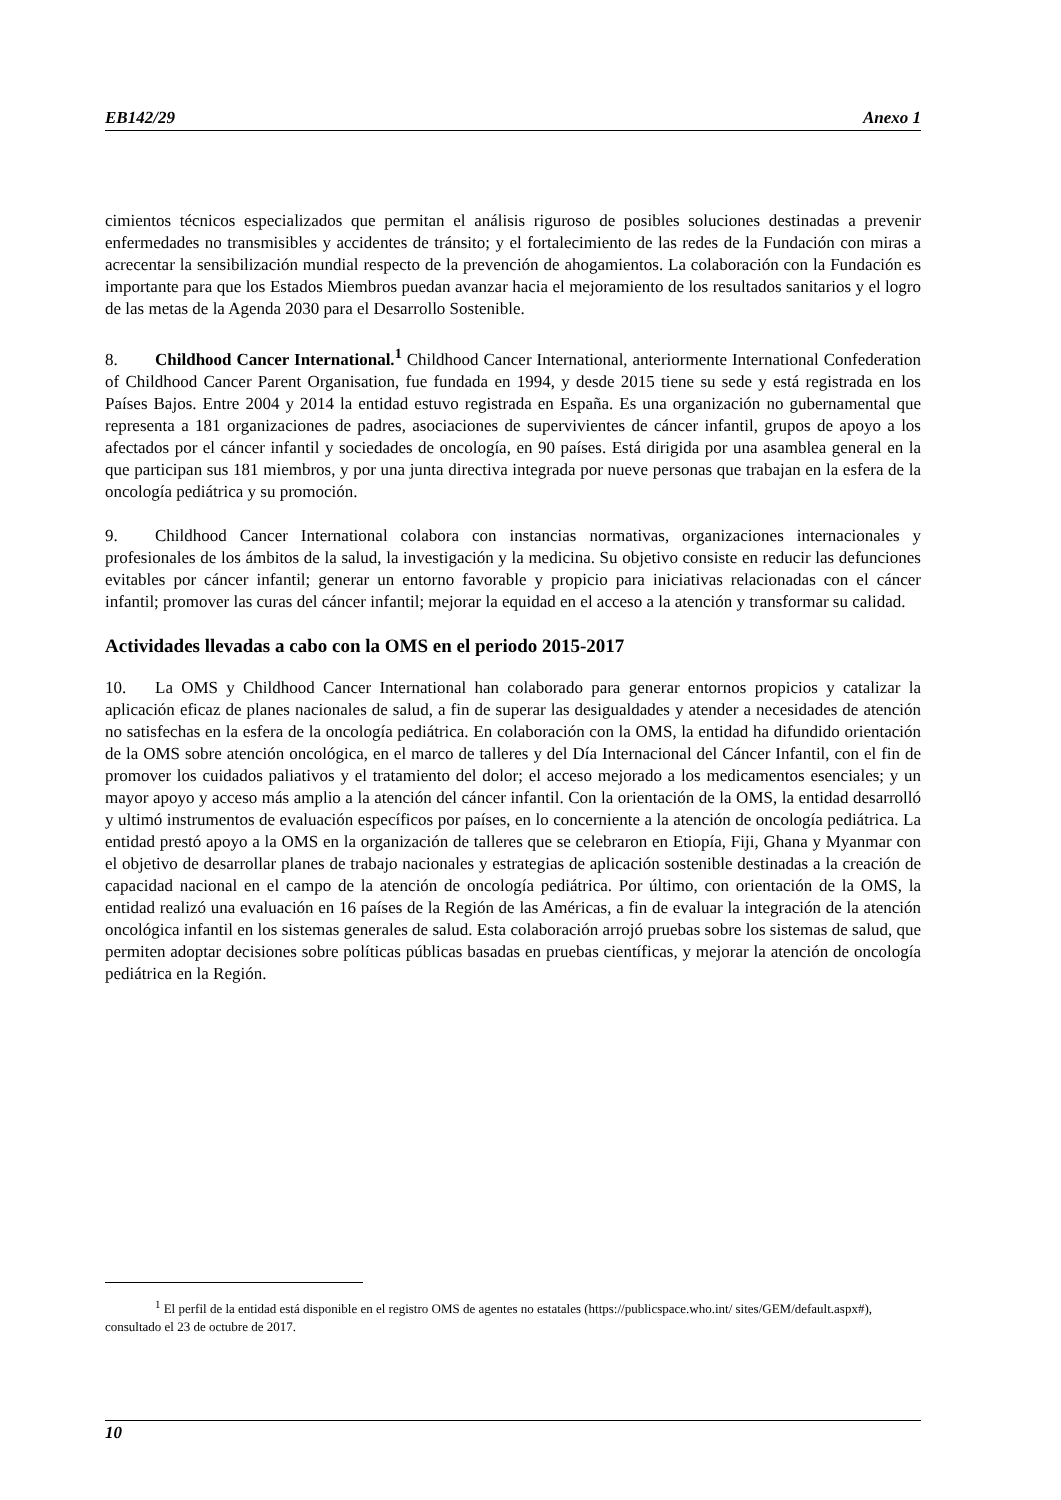EB142/29 Anexo 1
cimientos técnicos especializados que permitan el análisis riguroso de posibles soluciones destinadas a prevenir enfermedades no transmisibles y accidentes de tránsito; y el fortalecimiento de las redes de la Fundación con miras a acrecentar la sensibilización mundial respecto de la prevención de ahogamientos. La colaboración con la Fundación es importante para que los Estados Miembros puedan avanzar hacia el mejoramiento de los resultados sanitarios y el logro de las metas de la Agenda 2030 para el Desarrollo Sostenible.
8. Childhood Cancer International.<sup>1</sup> Childhood Cancer International, anteriormente International Confederation of Childhood Cancer Parent Organisation, fue fundada en 1994, y desde 2015 tiene su sede y está registrada en los Países Bajos. Entre 2004 y 2014 la entidad estuvo registrada en España. Es una organización no gubernamental que representa a 181 organizaciones de padres, asociaciones de supervivientes de cáncer infantil, grupos de apoyo a los afectados por el cáncer infantil y sociedades de oncología, en 90 países. Está dirigida por una asamblea general en la que participan sus 181 miembros, y por una junta directiva integrada por nueve personas que trabajan en la esfera de la oncología pediátrica y su promoción.
9. Childhood Cancer International colabora con instancias normativas, organizaciones internacionales y profesionales de los ámbitos de la salud, la investigación y la medicina. Su objetivo consiste en reducir las defunciones evitables por cáncer infantil; generar un entorno favorable y propicio para iniciativas relacionadas con el cáncer infantil; promover las curas del cáncer infantil; mejorar la equidad en el acceso a la atención y transformar su calidad.
Actividades llevadas a cabo con la OMS en el periodo 2015-2017
10. La OMS y Childhood Cancer International han colaborado para generar entornos propicios y catalizar la aplicación eficaz de planes nacionales de salud, a fin de superar las desigualdades y atender a necesidades de atención no satisfechas en la esfera de la oncología pediátrica. En colaboración con la OMS, la entidad ha difundido orientación de la OMS sobre atención oncológica, en el marco de talleres y del Día Internacional del Cáncer Infantil, con el fin de promover los cuidados paliativos y el tratamiento del dolor; el acceso mejorado a los medicamentos esenciales; y un mayor apoyo y acceso más amplio a la atención del cáncer infantil. Con la orientación de la OMS, la entidad desarrolló y ultimó instrumentos de evaluación específicos por países, en lo concerniente a la atención de oncología pediátrica. La entidad prestó apoyo a la OMS en la organización de talleres que se celebraron en Etiopía, Fiji, Ghana y Myanmar con el objetivo de desarrollar planes de trabajo nacionales y estrategias de aplicación sostenible destinadas a la creación de capacidad nacional en el campo de la atención de oncología pediátrica. Por último, con orientación de la OMS, la entidad realizó una evaluación en 16 países de la Región de las Américas, a fin de evaluar la integración de la atención oncológica infantil en los sistemas generales de salud. Esta colaboración arrojó pruebas sobre los sistemas de salud, que permiten adoptar decisiones sobre políticas públicas basadas en pruebas científicas, y mejorar la atención de oncología pediátrica en la Región.
<sup>1</sup> El perfil de la entidad está disponible en el registro OMS de agentes no estatales (https://publicspace.who.int/ sites/GEM/default.aspx#), consultado el 23 de octubre de 2017.
10